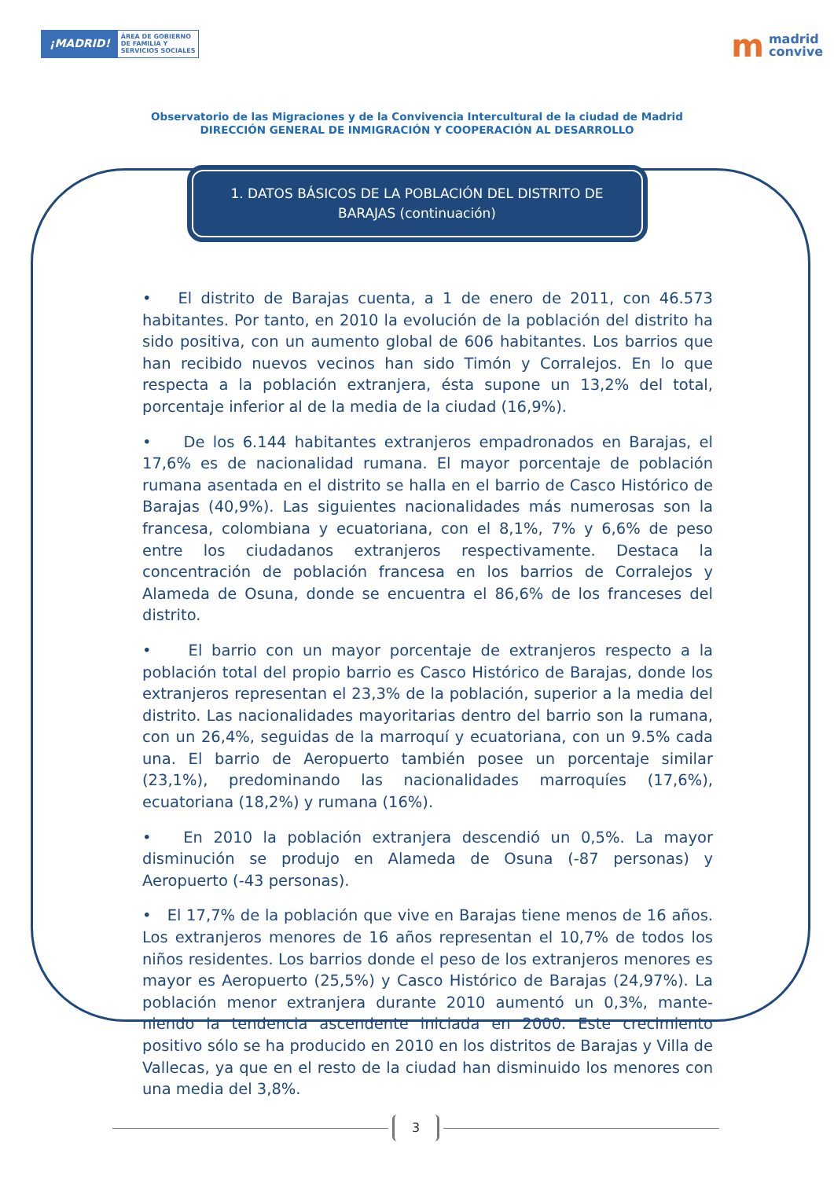¡MADRID!
ÁREA DE GOBIERNO
DE FAMILIA Y
SERVICIOS SOCIALES
m
madrid
convive
Observatorio de las Migraciones y de la Convivencia Intercultural de la ciudad de Madrid
DIRECCIÓN GENERAL DE INMIGRACIÓN Y COOPERACIÓN AL DESARROLLO
1. DATOS BÁSICOS DE LA POBLACIÓN DEL DISTRITO DE BARAJAS (continuación)
• El distrito de Barajas cuenta, a 1 de enero de 2011, con 46.573 habitantes. Por tanto, en 2010 la evolución de la población del distrito ha sido positiva, con un aumento global de 606 habitantes. Los barrios que han recibido nuevos vecinos han sido Timón y Corralejos. En lo que respecta a la población extranjera, ésta supone un 13,2% del total, porcentaje inferior al de la media de la ciudad (16,9%).
• De los 6.144 habitantes extranjeros empadronados en Barajas, el 17,6% es de nacionalidad rumana. El mayor porcentaje de población rumana asentada en el distrito se halla en el barrio de Casco Histórico de Barajas (40,9%). Las siguientes nacionalidades más numerosas son la francesa, colombiana y ecuatoriana, con el 8,1%, 7% y 6,6% de peso entre los ciudadanos extranjeros respectivamente. Destaca la concentración de población francesa en los barrios de Corralejos y Alameda de Osuna, donde se encuentra el 86,6% de los franceses del distrito.
• El barrio con un mayor porcentaje de extranjeros respecto a la población total del propio barrio es Casco Histórico de Barajas, donde los extranjeros representan el 23,3% de la población, superior a la media del distrito. Las nacionalidades mayoritarias dentro del barrio son la rumana, con un 26,4%, seguidas de la marroquí y ecuatoriana, con un 9.5% cada una. El barrio de Aeropuerto también posee un porcentaje similar (23,1%), predominando las nacionalidades marroquíes (17,6%), ecuatoriana (18,2%) y rumana (16%).
• En 2010 la población extranjera descendió un 0,5%. La mayor disminución se produjo en Alameda de Osuna (-87 personas) y Aeropuerto (-43 personas).
• El 17,7% de la población que vive en Barajas tiene menos de 16 años. Los extranjeros menores de 16 años representan el 10,7% de todos los niños residentes. Los barrios donde el peso de los extranjeros menores es mayor es Aeropuerto (25,5%) y Casco Histórico de Barajas (24,97%). La población menor extranjera durante 2010 aumentó un 0,3%, mante- niendo la tendencia ascendente iniciada en 2000. Este crecimiento positivo sólo se ha producido en 2010 en los distritos de Barajas y Villa de Vallecas, ya que en el resto de la ciudad han disminuido los menores con una media del 3,8%.
3